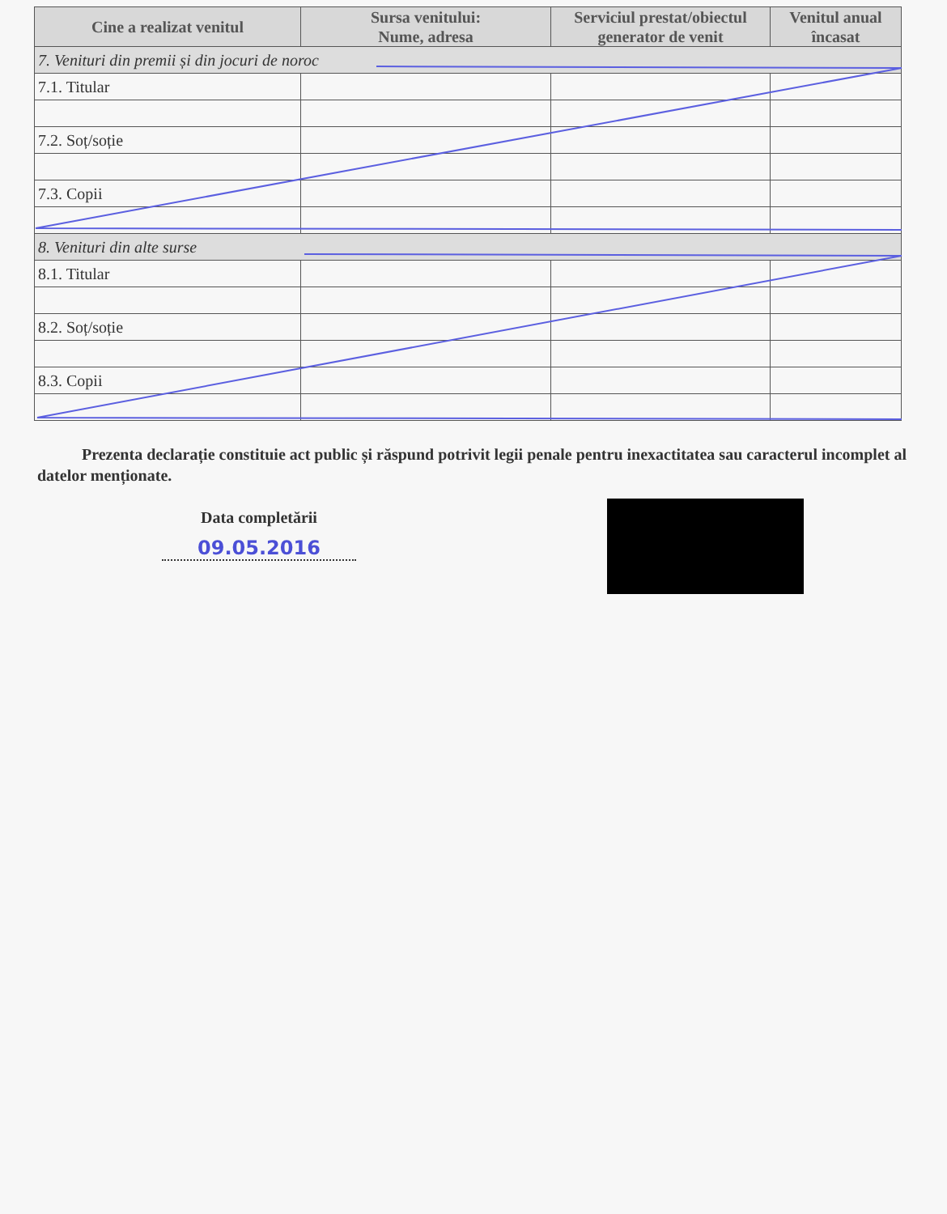| Cine a realizat venitul | Sursa venitului: Nume, adresa | Serviciul prestat/obiectul generator de venit | Venitul anual încasat |
| --- | --- | --- | --- |
| 7. Venituri din premii și din jocuri de noroc | | | |
| 7.1. Titular | | | |
| 7.2. Soț/soție | | | |
| 7.3. Copii | | | |
| 8. Venituri din alte surse | | | |
| 8.1. Titular | | | |
| 8.2. Soț/soție | | | |
| 8.3. Copii | | | |
Prezenta declarație constituie act public și răspund potrivit legii penale pentru inexactitatea sau caracterul incomplet al datelor menționate.
Data completării
09.05.2016